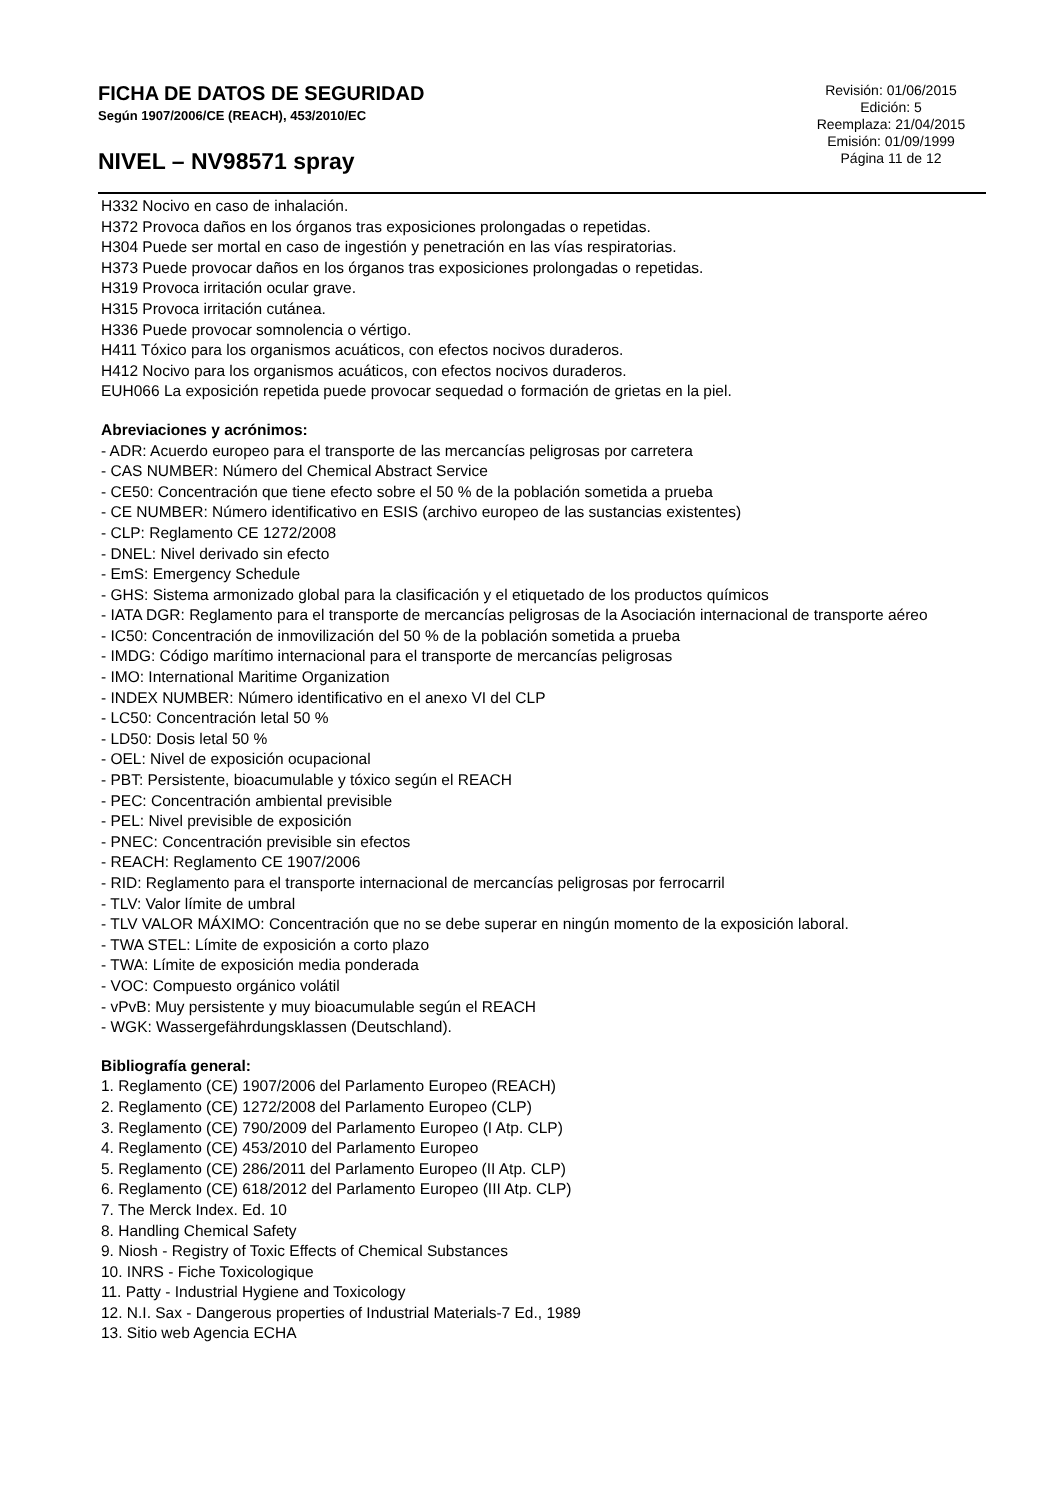FICHA DE DATOS DE SEGURIDAD
Según 1907/2006/CE (REACH), 453/2010/EC
NIVEL – NV98571 spray
Revisión: 01/06/2015
Edición: 5
Reemplaza: 21/04/2015
Emisión: 01/09/1999
Página 11 de 12
H332 Nocivo en caso de inhalación.
H372 Provoca daños en los órganos tras exposiciones prolongadas o repetidas.
H304 Puede ser mortal en caso de ingestión y penetración en las vías respiratorias.
H373 Puede provocar daños en los órganos tras exposiciones prolongadas o repetidas.
H319 Provoca irritación ocular grave.
H315 Provoca irritación cutánea.
H336 Puede provocar somnolencia o vértigo.
H411 Tóxico para los organismos acuáticos, con efectos nocivos duraderos.
H412 Nocivo para los organismos acuáticos, con efectos nocivos duraderos.
EUH066 La exposición repetida puede provocar sequedad o formación de grietas en la piel.
Abreviaciones y acrónimos:
- ADR: Acuerdo europeo para el transporte de las mercancías peligrosas por carretera
- CAS NUMBER: Número del Chemical Abstract Service
- CE50: Concentración que tiene efecto sobre el 50 % de la población sometida a prueba
- CE NUMBER: Número identificativo en ESIS (archivo europeo de las sustancias existentes)
- CLP: Reglamento CE 1272/2008
- DNEL: Nivel derivado sin efecto
- EmS: Emergency Schedule
- GHS: Sistema armonizado global para la clasificación y el etiquetado de los productos químicos
- IATA DGR: Reglamento para el transporte de mercancías peligrosas de la Asociación internacional de transporte aéreo
- IC50: Concentración de inmovilización del 50 % de la población sometida a prueba
- IMDG: Código marítimo internacional para el transporte de mercancías peligrosas
- IMO: International Maritime Organization
- INDEX NUMBER: Número identificativo en el anexo VI del CLP
- LC50: Concentración letal 50 %
- LD50: Dosis letal 50 %
- OEL: Nivel de exposición ocupacional
- PBT: Persistente, bioacumulable y tóxico según el REACH
- PEC: Concentración ambiental previsible
- PEL: Nivel previsible de exposición
- PNEC: Concentración previsible sin efectos
- REACH: Reglamento CE 1907/2006
- RID: Reglamento para el transporte internacional de mercancías peligrosas por ferrocarril
- TLV: Valor límite de umbral
- TLV VALOR MÁXIMO: Concentración que no se debe superar en ningún momento de la exposición laboral.
- TWA STEL: Límite de exposición a corto plazo
- TWA: Límite de exposición media ponderada
- VOC: Compuesto orgánico volátil
- vPvB: Muy persistente y muy bioacumulable según el REACH
- WGK: Wassergefährdungsklassen (Deutschland).
Bibliografía general:
1. Reglamento (CE) 1907/2006 del Parlamento Europeo (REACH)
2. Reglamento (CE) 1272/2008 del Parlamento Europeo (CLP)
3. Reglamento (CE) 790/2009 del Parlamento Europeo (I Atp. CLP)
4. Reglamento (CE) 453/2010 del Parlamento Europeo
5. Reglamento (CE) 286/2011 del Parlamento Europeo (II Atp. CLP)
6. Reglamento (CE) 618/2012 del Parlamento Europeo (III Atp. CLP)
7. The Merck Index. Ed. 10
8. Handling Chemical Safety
9. Niosh - Registry of Toxic Effects of Chemical Substances
10. INRS - Fiche Toxicologique
11. Patty - Industrial Hygiene and Toxicology
12. N.I. Sax - Dangerous properties of Industrial Materials-7 Ed., 1989
13. Sitio web Agencia ECHA